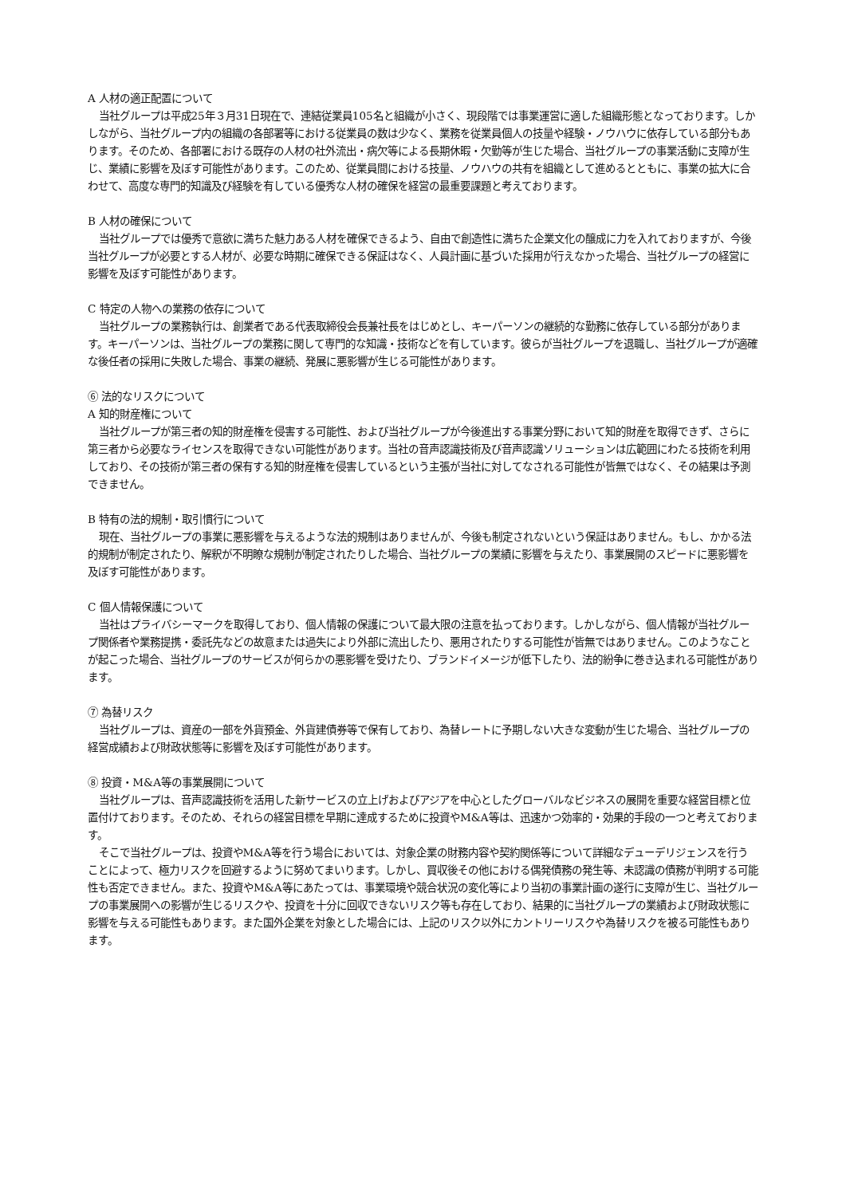A 人材の適正配置について
当社グループは平成25年３月31日現在で、連結従業員105名と組織が小さく、現段階では事業運営に適した組織形態となっております。しかしながら、当社グループ内の組織の各部署等における従業員の数は少なく、業務を従業員個人の技量や経験・ノウハウに依存している部分もあります。そのため、各部署における既存の人材の社外流出・病欠等による長期休暇・欠勤等が生じた場合、当社グループの事業活動に支障が生じ、業績に影響を及ぼす可能性があります。このため、従業員間における技量、ノウハウの共有を組織として進めるとともに、事業の拡大に合わせて、高度な専門的知識及び経験を有している優秀な人材の確保を経営の最重要課題と考えております。
B 人材の確保について
当社グループでは優秀で意欲に満ちた魅力ある人材を確保できるよう、自由で創造性に満ちた企業文化の醸成に力を入れておりますが、今後当社グループが必要とする人材が、必要な時期に確保できる保証はなく、人員計画に基づいた採用が行えなかった場合、当社グループの経営に影響を及ぼす可能性があります。
C 特定の人物への業務の依存について
当社グループの業務執行は、創業者である代表取締役会長兼社長をはじめとし、キーパーソンの継続的な勤務に依存している部分があります。キーパーソンは、当社グループの業務に関して専門的な知識・技術などを有しています。彼らが当社グループを退職し、当社グループが適確な後任者の採用に失敗した場合、事業の継続、発展に悪影響が生じる可能性があります。
⑥ 法的なリスクについて
A 知的財産権について
当社グループが第三者の知的財産権を侵害する可能性、および当社グループが今後進出する事業分野において知的財産を取得できず、さらに第三者から必要なライセンスを取得できない可能性があります。当社の音声認識技術及び音声認識ソリューションは広範囲にわたる技術を利用しており、その技術が第三者の保有する知的財産権を侵害しているという主張が当社に対してなされる可能性が皆無ではなく、その結果は予測できません。
B 特有の法的規制・取引慣行について
現在、当社グループの事業に悪影響を与えるような法的規制はありませんが、今後も制定されないという保証はありません。もし、かかる法的規制が制定されたり、解釈が不明瞭な規制が制定されたりした場合、当社グループの業績に影響を与えたり、事業展開のスピードに悪影響を及ぼす可能性があります。
C 個人情報保護について
当社はプライバシーマークを取得しており、個人情報の保護について最大限の注意を払っております。しかしながら、個人情報が当社グループ関係者や業務提携・委託先などの故意または過失により外部に流出したり、悪用されたりする可能性が皆無ではありません。このようなことが起こった場合、当社グループのサービスが何らかの悪影響を受けたり、ブランドイメージが低下したり、法的紛争に巻き込まれる可能性があります。
⑦ 為替リスク
当社グループは、資産の一部を外貨預金、外貨建債券等で保有しており、為替レートに予期しない大きな変動が生じた場合、当社グループの経営成績および財政状態等に影響を及ぼす可能性があります。
⑧ 投資・M&A等の事業展開について
当社グループは、音声認識技術を活用した新サービスの立上げおよびアジアを中心としたグローバルなビジネスの展開を重要な経営目標と位置付けております。そのため、それらの経営目標を早期に達成するために投資やM&A等は、迅速かつ効率的・効果的手段の一つと考えております。
そこで当社グループは、投資やM&A等を行う場合においては、対象企業の財務内容や契約関係等について詳細なデューデリジェンスを行うことによって、極力リスクを回避するように努めてまいります。しかし、買収後その他における偶発債務の発生等、未認識の債務が判明する可能性も否定できません。また、投資やM&A等にあたっては、事業環境や競合状況の変化等により当初の事業計画の遂行に支障が生じ、当社グループの事業展開への影響が生じるリスクや、投資を十分に回収できないリスク等も存在しており、結果的に当社グループの業績および財政状態に影響を与える可能性もあります。また国外企業を対象とした場合には、上記のリスク以外にカントリーリスクや為替リスクを被る可能性もあります。